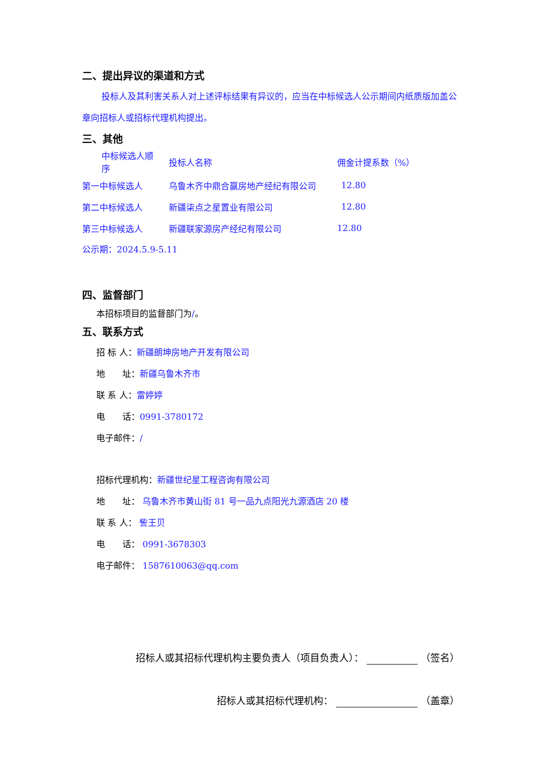二、提出异议的渠道和方式
投标人及其利害关系人对上述评标结果有异议的，应当在中标候选人公示期间内纸质版加盖公章向招标人或招标代理机构提出。
三、其他
| 中标候选人顺序 | 投标人名称 | 佣金计提系数（%） |
| 第一中标候选人 | 乌鲁木齐中鼎合赢房地产经纪有限公司 | 12.80 |
| 第二中标候选人 | 新疆柒点之星置业有限公司 | 12.80 |
| 第三中标候选人 | 新疆联家源房产经纪有限公司 | 12.80 |
公示期：2024.5.9-5.11
四、监督部门
本招标项目的监督部门为/。
五、联系方式
招 标 人：新疆朗坤房地产开发有限公司
地　　址：新疆乌鲁木齐市
联 系 人：雷婷婷
电　　话：0991-3780172
电子邮件：/
招标代理机构：新疆世纪星工程咨询有限公司
地　　址： 乌鲁木齐市黄山街 81 号一品九点阳光九源酒店 20 楼
联 系 人： 訾王贝
电　　话： 0991-3678303
电子邮件： 1587610063@qq.com
招标人或其招标代理机构主要负责人（项目负责人）： （签名）
招标人或其招标代理机构： （盖章）